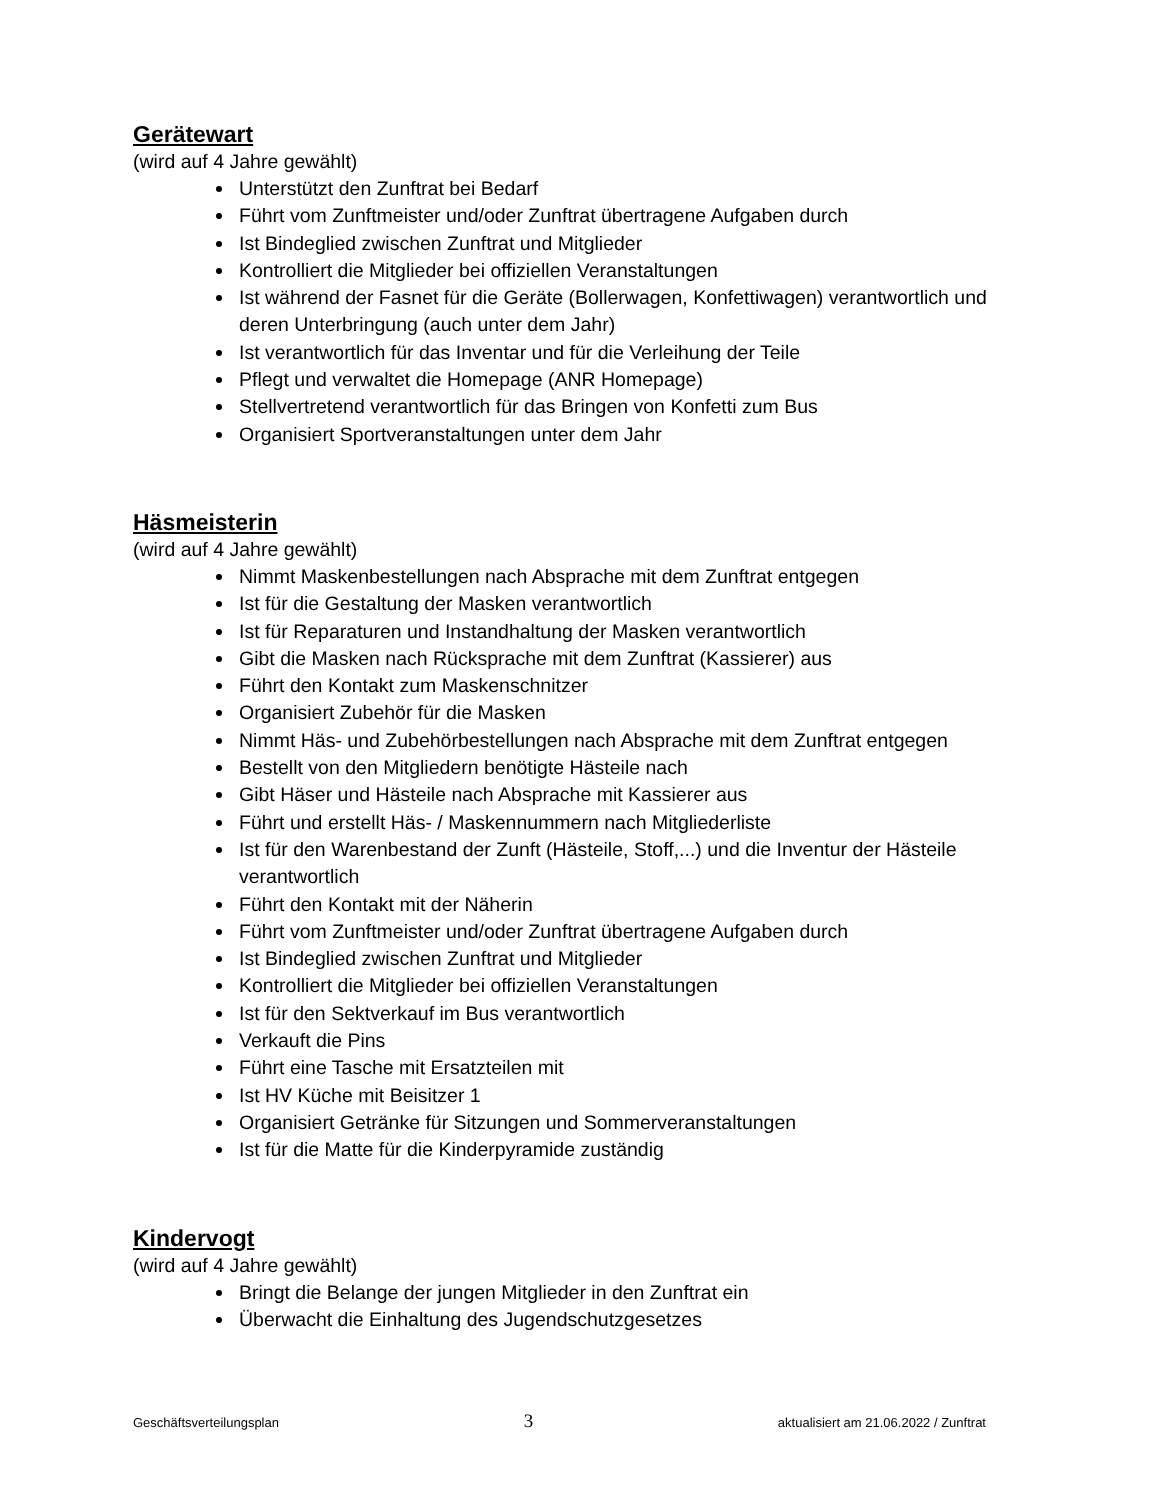Gerätewart
(wird auf 4 Jahre gewählt)
Unterstützt den Zunftrat bei Bedarf
Führt vom Zunftmeister und/oder Zunftrat übertragene Aufgaben durch
Ist Bindeglied zwischen Zunftrat und Mitglieder
Kontrolliert die Mitglieder bei offiziellen Veranstaltungen
Ist während der Fasnet für die Geräte (Bollerwagen, Konfettiwagen) verantwortlich und deren Unterbringung (auch unter dem Jahr)
Ist verantwortlich für das Inventar und für die Verleihung der Teile
Pflegt und verwaltet die Homepage (ANR Homepage)
Stellvertretend verantwortlich für das Bringen von Konfetti zum Bus
Organisiert Sportveranstaltungen unter dem Jahr
Häsmeisterin
(wird auf 4 Jahre gewählt)
Nimmt Maskenbestellungen nach Absprache mit dem Zunftrat entgegen
Ist für die Gestaltung der Masken verantwortlich
Ist für Reparaturen und Instandhaltung der Masken verantwortlich
Gibt die Masken nach Rücksprache mit dem Zunftrat (Kassierer) aus
Führt den Kontakt zum Maskenschnitzer
Organisiert Zubehör für die Masken
Nimmt Häs- und Zubehörbestellungen nach Absprache mit dem Zunftrat entgegen
Bestellt von den Mitgliedern benötigte Hästeile nach
Gibt Häser und Hästeile nach Absprache mit Kassierer aus
Führt und erstellt Häs- / Maskennummern nach Mitgliederliste
Ist für den Warenbestand der Zunft (Hästeile, Stoff,...) und die Inventur der Hästeile verantwortlich
Führt den Kontakt mit der Näherin
Führt vom Zunftmeister und/oder Zunftrat übertragene Aufgaben durch
Ist Bindeglied zwischen Zunftrat und Mitglieder
Kontrolliert die Mitglieder bei offiziellen Veranstaltungen
Ist für den Sektverkauf im Bus verantwortlich
Verkauft die Pins
Führt eine Tasche mit Ersatzteilen mit
Ist HV Küche mit Beisitzer 1
Organisiert Getränke für Sitzungen und Sommerveranstaltungen
Ist für die Matte für die Kinderpyramide zuständig
Kindervogt
(wird auf 4 Jahre gewählt)
Bringt die Belange der jungen Mitglieder in den Zunftrat ein
Überwacht die Einhaltung des Jugendschutzgesetzes
Geschäftsverteilungsplan 3 aktualisiert am 21.06.2022 / Zunftrat